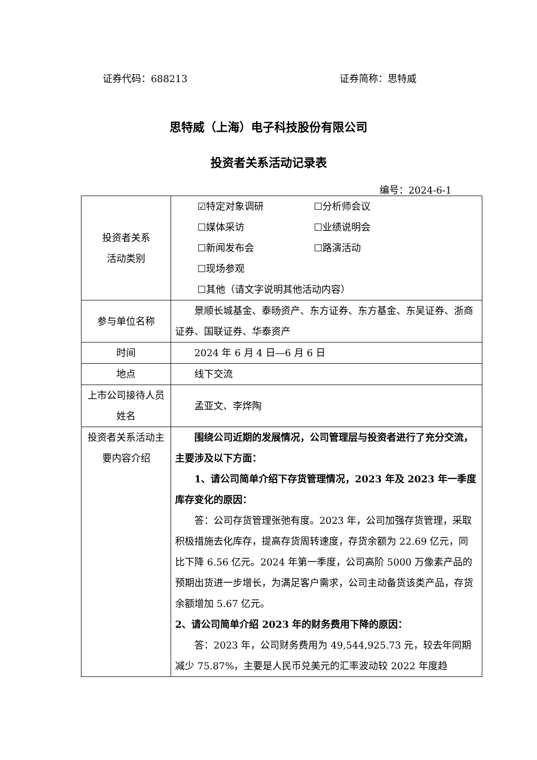证券代码：688213 证券简称：思特威
思特威（上海）电子科技股份有限公司
投资者关系活动记录表
编号：2024-6-1
| 投资者关系 活动类别 | ☑特定对象调研 ☐分析师会议 ☐媒体采访 ☐业绩说明会 ☐新闻发布会 ☐路演活动 ☐现场参观 ☐其他（请文字说明其他活动内容） |
| 参与单位名称 | 景顺长城基金、泰旸资产、东方证券、东方基金、东吴证券、浙商证券、国联证券、华泰资产 |
| 时间 | 2024 年 6 月 4 日—6 月 6 日 |
| 地点 | 线下交流 |
| 上市公司接待人员姓名 | 孟亚文、李烨陶 |
| 投资者关系活动主要内容介绍 | 围绕公司近期的发展情况，公司管理层与投资者进行了充分交流，主要涉及以下方面： 1、请公司简单介绍下存货管理情况，2023 年及 2023 年一季度库存变化的原因： 答：公司存货管理张弛有度。2023 年，公司加强存货管理，采取积极措施去化库存，提高存货周转速度，存货余额为 22.69 亿元，同比下降 6.56 亿元。2024 年第一季度，公司高阶 5000 万像素产品的预期出货进一步增长，为满足客户需求，公司主动备货该类产品，存货余额增加 5.67 亿元。 2、请公司简单介绍 2023 年的财务费用下降的原因： 答：2023 年，公司财务费用为 49,544,925.73 元，较去年同期减少 75.87%，主要是人民币兑美元的汇率波动较 2022 年度趋 |